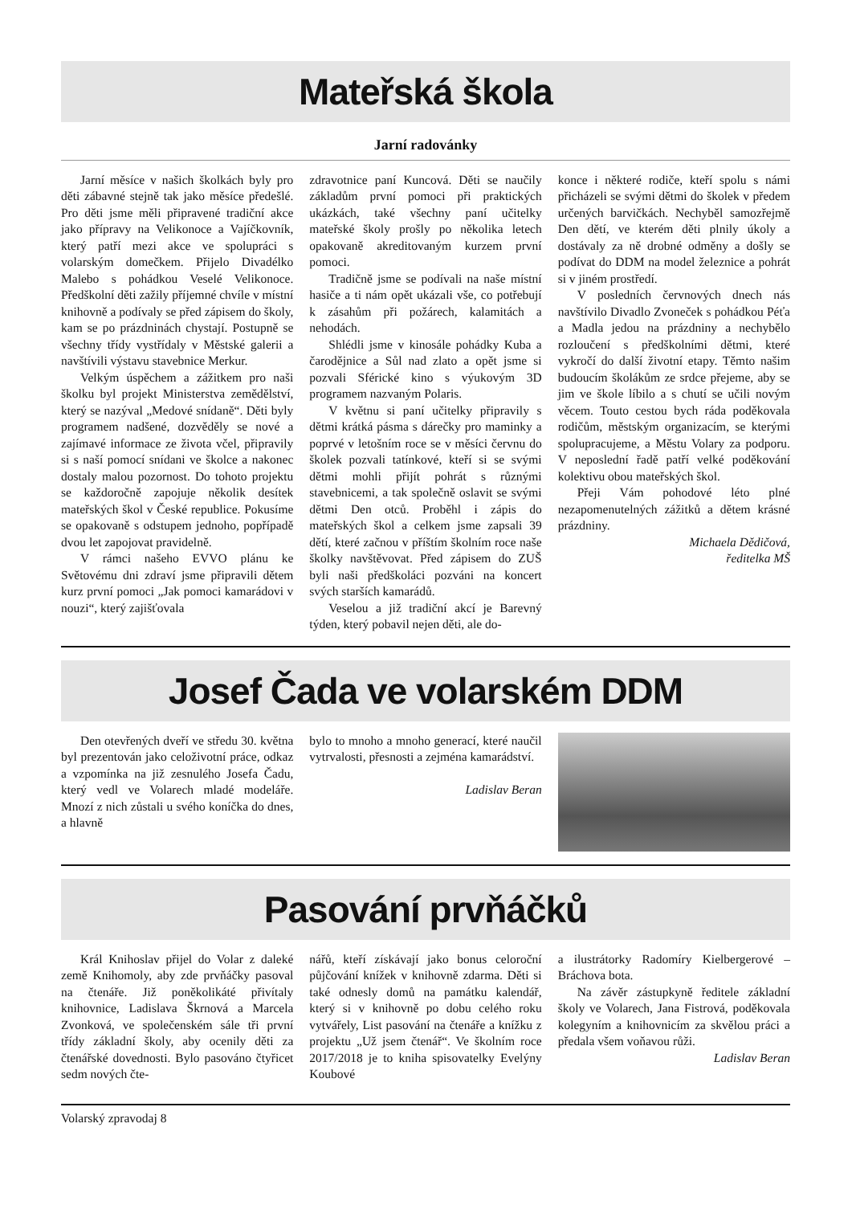Mateřská škola
Jarní radovánky
Jarní měsíce v našich školkách byly pro děti zábavné stejně tak jako měsíce předešlé. Pro děti jsme měli připravené tradiční akce jako přípravy na Velikonoce a Vajíčkovník, který patří mezi akce ve spolupráci s volarským domečkem. Přijelo Divadélko Malebo s pohádkou Veselé Velikonoce. Předškolní děti zažily příjemné chvíle v místní knihovně a podívaly se před zápisem do školy, kam se po prázdninách chystají. Postupně se všechny třídy vystřídaly v Městské galerii a navštívili výstavu stavebnice Merkur.
Velkým úspěchem a zážitkem pro naši školku byl projekt Ministerstva zemědělství, který se nazýval „Medové snídaně“. Děti byly programem nadšené, dozvěděly se nové a zajímavé informace ze života včel, připravily si s naší pomocí snídani ve školce a nakonec dostaly malou pozornost. Do tohoto projektu se každoročně zapojuje několik desítek mateřských škol v České republice. Pokusíme se opakovaně s odstupem jednoho, popřípadě dvou let zapojovat pravidelně.
V rámci našeho EVVO plánu ke Světovému dni zdraví jsme připravili dětem kurz první pomoci „Jak pomoci kamarádovi v nouzi“, který zajišťovala
zdravotnice paní Kuncová. Děti se naučily základům první pomoci při praktických ukázkách, také všechny paní učitelky mateřské školy prošly po několika letech opakovaně akreditovaným kurzem první pomoci.
Tradičně jsme se podívali na naše místní hasiče a ti nám opět ukázali vše, co potřebují k zásahům při požárech, kalamitách a nehodách.
Shlédli jsme v kinosále pohádky Kuba a čarodějnice a Sůl nad zlato a opět jsme si pozvali Sférické kino s výukovým 3D programem nazvaným Polaris.
V květnu si paní učitelky připravily s dětmi krátká pásma s dárečky pro maminky a poprvé v letošním roce se v měsíci červnu do školek pozvali tatínkové, kteří si se svými dětmi mohli přijít pohrát s různými stavebnicemi, a tak společně oslavit se svými dětmi Den otců. Proběhl i zápis do mateřských škol a celkem jsme zapsali 39 dětí, které začnou v příštím školním roce naše školky navštěvovat. Před zápisem do ZUŠ byli naši předškoláci pozváni na koncert svých starších kamarádů.
Veselou a již tradiční akcí je Barevný týden, který pobavil nejen děti, ale do-
konce i některé rodiče, kteří spolu s námi přicházeli se svými dětmi do školek v předem určených barvičkách. Nechyběl samozřejmě Den dětí, ve kterém děti plnily úkoly a dostávaly za ně drobné odměny a došly se podívat do DDM na model železnice a pohrát si v jiném prostředí.
V posledních červnových dnech nás navštívilo Divadlo Zvoneček s pohádkou Péťa a Madla jedou na prázdniny a nechybělo rozloučení s předškolními dětmi, které vykročí do další životní etapy. Těmto našim budoucím školákům ze srdce přejeme, aby se jim ve škole líbilo a s chutí se učili novým věcem. Touto cestou bych ráda poděkovala rodičům, městským organizacím, se kterými spolupracujeme, a Městu Volary za podporu. V neposlední řadě patří velké poděkování kolektivu obou mateřských škol.
Přeji Vám pohodové léto plné nezapomenutelných zážitků a dětem krásné prázdniny.
Michaela Dědičová,
ředitelka MŠ
Josef Čada ve volarském DDM
Den otevřených dveří ve středu 30. května byl prezentován jako celoživotní práce, odkaz a vzpomínka na již zesnulého Josefa Čadu, který vedl ve Volarech mladé modeláře. Mnozí z nich zůstali u svého koníčka do dnes, a hlavně
bylo to mnoho a mnoho generací, které naučil vytrvalosti, přesnosti a zejména kamarádství.
Ladislav Beran
Pasování prvňáčků
Král Knihoslav přijel do Volar z daleké země Knihomoly, aby zde prvňáčky pasoval na čtenáře. Již poněkolikáté přivítaly knihovnice, Ladislava Škrnová a Marcela Zvonková, ve společenském sále tři první třídy základní školy, aby ocenily děti za čtenářské dovednosti. Bylo pasováno čtyřicet sedm nových čte-
nářů, kteří získávají jako bonus celoroční půjčování knížek v knihovně zdarma. Děti si také odnesly domů na památku kalendář, který si v knihovně po dobu celého roku vytvářely, List pasování na čtenáře a knížku z projektu „Už jsem čtenář“. Ve školním roce 2017/2018 je to kniha spisovatelky Evelýny Koubové
a ilustrátorky Radomíry Kielbergerové – Bráchova bota.
Na závěr zástupkyně ředitele základní školy ve Volarech, Jana Fistrová, poděkovala kolegyním a knihovnicím za skvělou práci a předala všem voňavou růži.
Ladislav Beran
Volarský zpravodaj 8